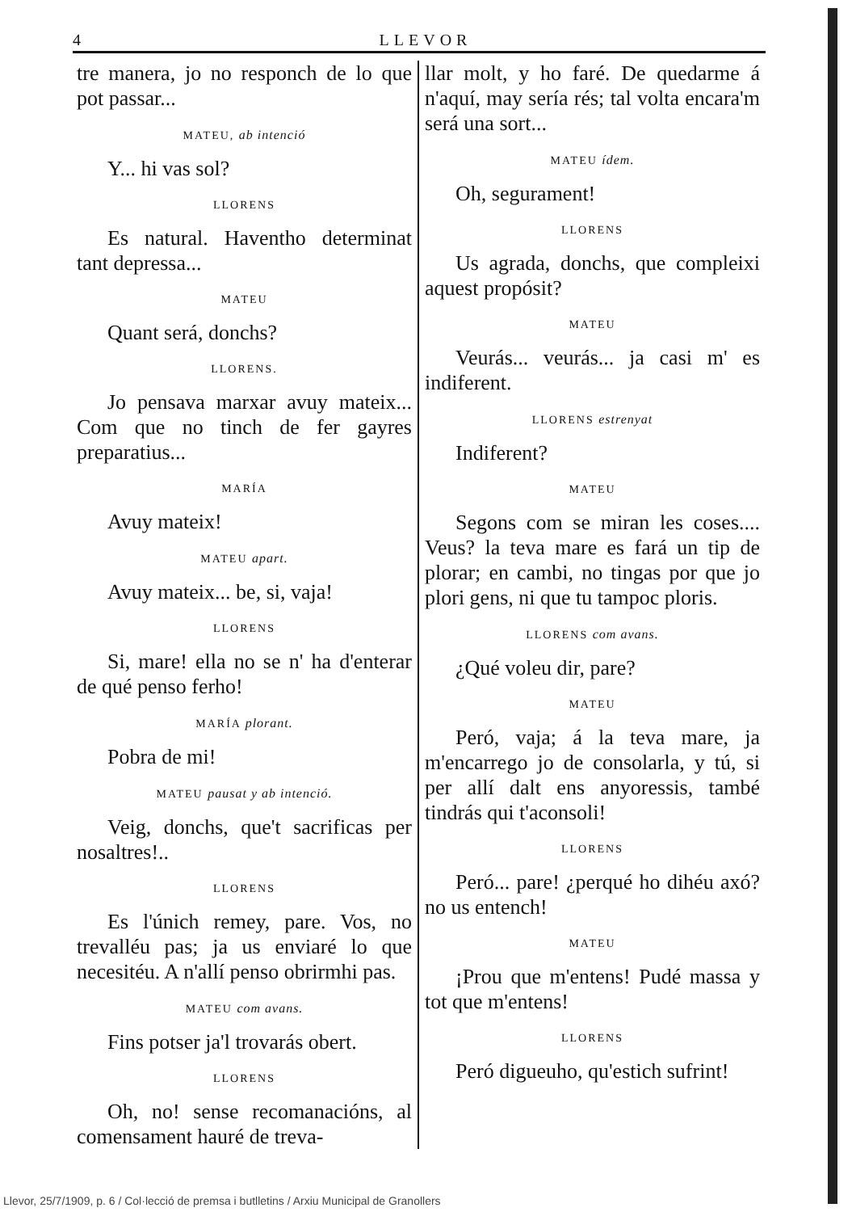4 LLEVOR
tre manera, jo no responch de lo que pot passar...
MATEU, ab intenció
Y... hi vas sol?
LLORENS
Es natural. Haventho determinat tant depressa...
MATEU
Quant será, donchs?
LLORENS.
Jo pensava marxar avuy mateix... Com que no tinch de fer gayres preparatius...
MARÍA
Avuy mateix!
MATEU apart.
Avuy mateix... be, si, vaja!
LLORENS
Si, mare! ella no se n' ha d'enterar de qué penso ferho!
MARÍA plorant.
Pobra de mi!
MATEU pausat y ab intenció.
Veig, donchs, que't sacrificas per nosaltres!..
LLORENS
Es l'únich remey, pare. Vos, no trevalléu pas; ja us enviaré lo que necesitéu. A n'allí penso obrirmhi pas.
MATEU com avans.
Fins potser ja'l trovarás obert.
LLORENS
Oh, no! sense recomanacións, al comensament hauré de treva-
llar molt, y ho faré. De quedarme á n'aquí, may sería rés; tal volta encara'm será una sort...
MATEU ídem.
Oh, segurament!
LLORENS
Us agrada, donchs, que compleixi aquest propósit?
MATEU
Veurás... veurás... ja casi m' es indiferent.
LLORENS estrenyat
Indiferent?
MATEU
Segons com se miran les coses.... Veus? la teva mare es fará un tip de plorar; en cambi, no tingas por que jo plori gens, ni que tu tampoc ploris.
LLORENS com avans.
¿Qué voleu dir, pare?
MATEU
Peró, vaja; á la teva mare, ja m'encarrego jo de consolarla, y tú, si per allí dalt ens anyoressis, també tindrás qui t'aconsoli!
LLORENS
Peró... pare! ¿perqué ho dihéu axó? no us entench!
MATEU
¡Prou que m'entens! Pudé massa y tot que m'entens!
LLORENS
Peró digueuho, qu'estich sufrint!
Llevor, 25/7/1909, p. 6 / Col·lecció de premsa i butlletins / Arxiu Municipal de Granollers